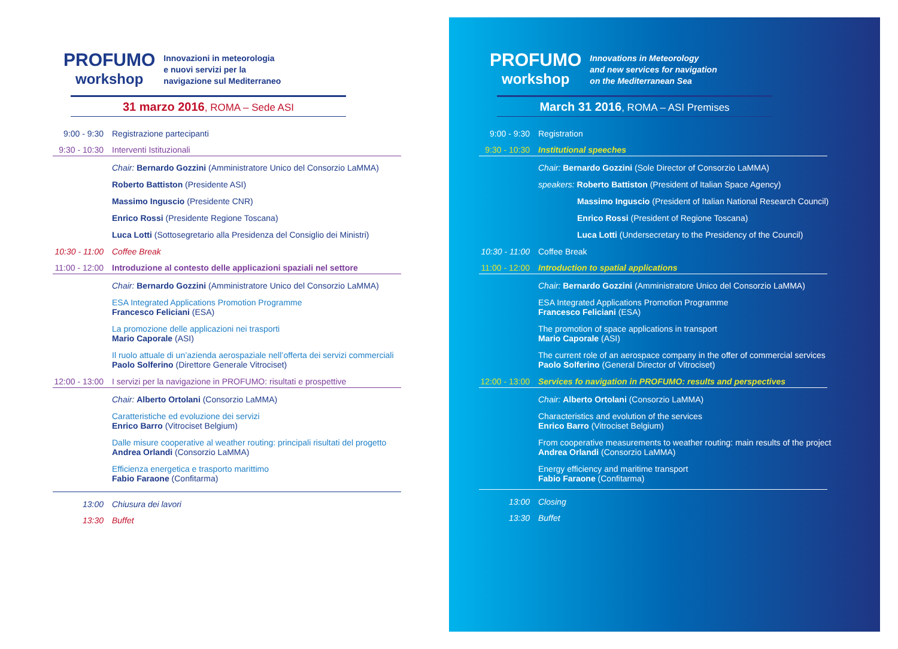PROFUMO
workshop
Innovazioni in meteorologia
e nuovi servizi per la
navigazione sul Mediterraneo
31 marzo 2016, ROMA – Sede ASI
9:00 - 9:30
Registrazione partecipanti
9:30 - 10:30
Interventi Istituzionali
Chair: Bernardo Gozzini (Amministratore Unico del Consorzio LaMMA)
Roberto Battiston (Presidente ASI)
Massimo Inguscio (Presidente CNR)
Enrico Rossi (Presidente Regione Toscana)
Luca Lotti (Sottosegretario alla Presidenza del Consiglio dei Ministri)
10:30 - 11:00
Coffee Break
11:00 - 12:00
Introduzione al contesto delle applicazioni spaziali nel settore
Chair: Bernardo Gozzini (Amministratore Unico del Consorzio LaMMA)
ESA Integrated Applications Promotion Programme
Francesco Feliciani (ESA)
La promozione delle applicazioni nei trasporti
Mario Caporale (ASI)
Il ruolo attuale di un’azienda aerospaziale nell’offerta dei servizi commerciali
Paolo Solferino (Direttore Generale Vitrociset)
12:00 - 13:00
I servizi per la navigazione in PROFUMO: risultati e prospettive
Chair: Alberto Ortolani (Consorzio LaMMA)
Caratteristiche ed evoluzione dei servizi
Enrico Barro (Vitrociset Belgium)
Dalle misure cooperative al weather routing: principali risultati del progetto
Andrea Orlandi (Consorzio LaMMA)
Efficienza energetica e trasporto marittimo
Fabio Faraone (Confitarma)
13:00 Chiusura dei lavori
13:30 Buffet
PROFUMO
workshop
Innovations in Meteorology
and new services for navigation
on the Mediterranean Sea
March 31 2016, ROMA – ASI Premises
9:00 - 9:30
Registration
9:30 - 10:30
Institutional speeches
Chair: Bernardo Gozzini (Sole Director of Consorzio LaMMA)
speakers: Roberto Battiston (President of Italian Space Agency)
Massimo Inguscio (President of Italian National Research Council)
Enrico Rossi (President of Regione Toscana)
Luca Lotti (Undersecretary to the Presidency of the Council)
10:30 - 11:00
Coffee Break
11:00 - 12:00
Introduction to spatial applications
Chair: Bernardo Gozzini (Amministratore Unico del Consorzio LaMMA)
ESA Integrated Applications Promotion Programme
Francesco Feliciani (ESA)
The promotion of space applications in transport
Mario Caporale (ASI)
The current role of an aerospace company in the offer of commercial services
Paolo Solferino (General Director of Vitrociset)
12:00 - 13:00
Services fo navigation in PROFUMO: results and perspectives
Chair: Alberto Ortolani (Consorzio LaMMA)
Characteristics and evolution of the services
Enrico Barro (Vitrociset Belgium)
From cooperative measurements to weather routing: main results of the project
Andrea Orlandi (Consorzio LaMMA)
Energy efficiency and maritime transport
Fabio Faraone (Confitarma)
13:00 Closing
13:30 Buffet